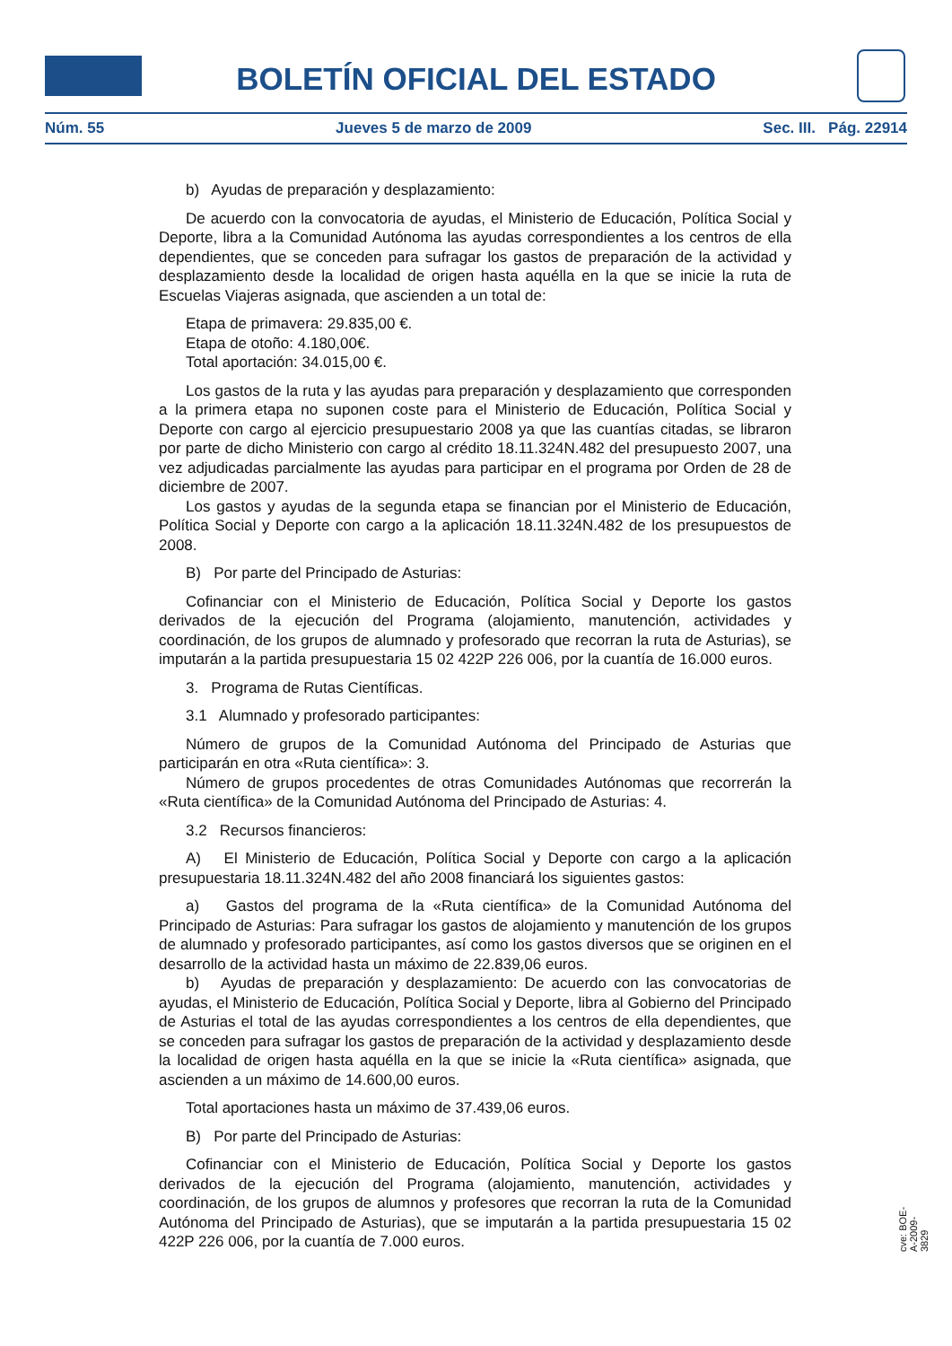BOLETÍN OFICIAL DEL ESTADO
Núm. 55 Jueves 5 de marzo de 2009 Sec. III. Pág. 22914
b) Ayudas de preparación y desplazamiento:
De acuerdo con la convocatoria de ayudas, el Ministerio de Educación, Política Social y Deporte, libra a la Comunidad Autónoma las ayudas correspondientes a los centros de ella dependientes, que se conceden para sufragar los gastos de preparación de la actividad y desplazamiento desde la localidad de origen hasta aquélla en la que se inicie la ruta de Escuelas Viajeras asignada, que ascienden a un total de:
Etapa de primavera: 29.835,00 €.
Etapa de otoño: 4.180,00€.
Total aportación: 34.015,00 €.
Los gastos de la ruta y las ayudas para preparación y desplazamiento que corresponden a la primera etapa no suponen coste para el Ministerio de Educación, Política Social y Deporte con cargo al ejercicio presupuestario 2008 ya que las cuantías citadas, se libraron por parte de dicho Ministerio con cargo al crédito 18.11.324N.482 del presupuesto 2007, una vez adjudicadas parcialmente las ayudas para participar en el programa por Orden de 28 de diciembre de 2007.
Los gastos y ayudas de la segunda etapa se financian por el Ministerio de Educación, Política Social y Deporte con cargo a la aplicación 18.11.324N.482 de los presupuestos de 2008.
B) Por parte del Principado de Asturias:
Cofinanciar con el Ministerio de Educación, Política Social y Deporte los gastos derivados de la ejecución del Programa (alojamiento, manutención, actividades y coordinación, de los grupos de alumnado y profesorado que recorran la ruta de Asturias), se imputarán a la partida presupuestaria 15 02 422P 226 006, por la cuantía de 16.000 euros.
3. Programa de Rutas Científicas.
3.1 Alumnado y profesorado participantes:
Número de grupos de la Comunidad Autónoma del Principado de Asturias que participarán en otra «Ruta científica»: 3.
Número de grupos procedentes de otras Comunidades Autónomas que recorrerán la «Ruta científica» de la Comunidad Autónoma del Principado de Asturias: 4.
3.2 Recursos financieros:
A) El Ministerio de Educación, Política Social y Deporte con cargo a la aplicación presupuestaria 18.11.324N.482 del año 2008 financiará los siguientes gastos:
a) Gastos del programa de la «Ruta científica» de la Comunidad Autónoma del Principado de Asturias: Para sufragar los gastos de alojamiento y manutención de los grupos de alumnado y profesorado participantes, así como los gastos diversos que se originen en el desarrollo de la actividad hasta un máximo de 22.839,06 euros.
b) Ayudas de preparación y desplazamiento: De acuerdo con las convocatorias de ayudas, el Ministerio de Educación, Política Social y Deporte, libra al Gobierno del Principado de Asturias el total de las ayudas correspondientes a los centros de ella dependientes, que se conceden para sufragar los gastos de preparación de la actividad y desplazamiento desde la localidad de origen hasta aquélla en la que se inicie la «Ruta científica» asignada, que ascienden a un máximo de 14.600,00 euros.
Total aportaciones hasta un máximo de 37.439,06 euros.
B) Por parte del Principado de Asturias:
Cofinanciar con el Ministerio de Educación, Política Social y Deporte los gastos derivados de la ejecución del Programa (alojamiento, manutención, actividades y coordinación, de los grupos de alumnos y profesores que recorran la ruta de la Comunidad Autónoma del Principado de Asturias), que se imputarán a la partida presupuestaria 15 02 422P 226 006, por la cuantía de 7.000 euros.
cve: BOE-A-2009-3829